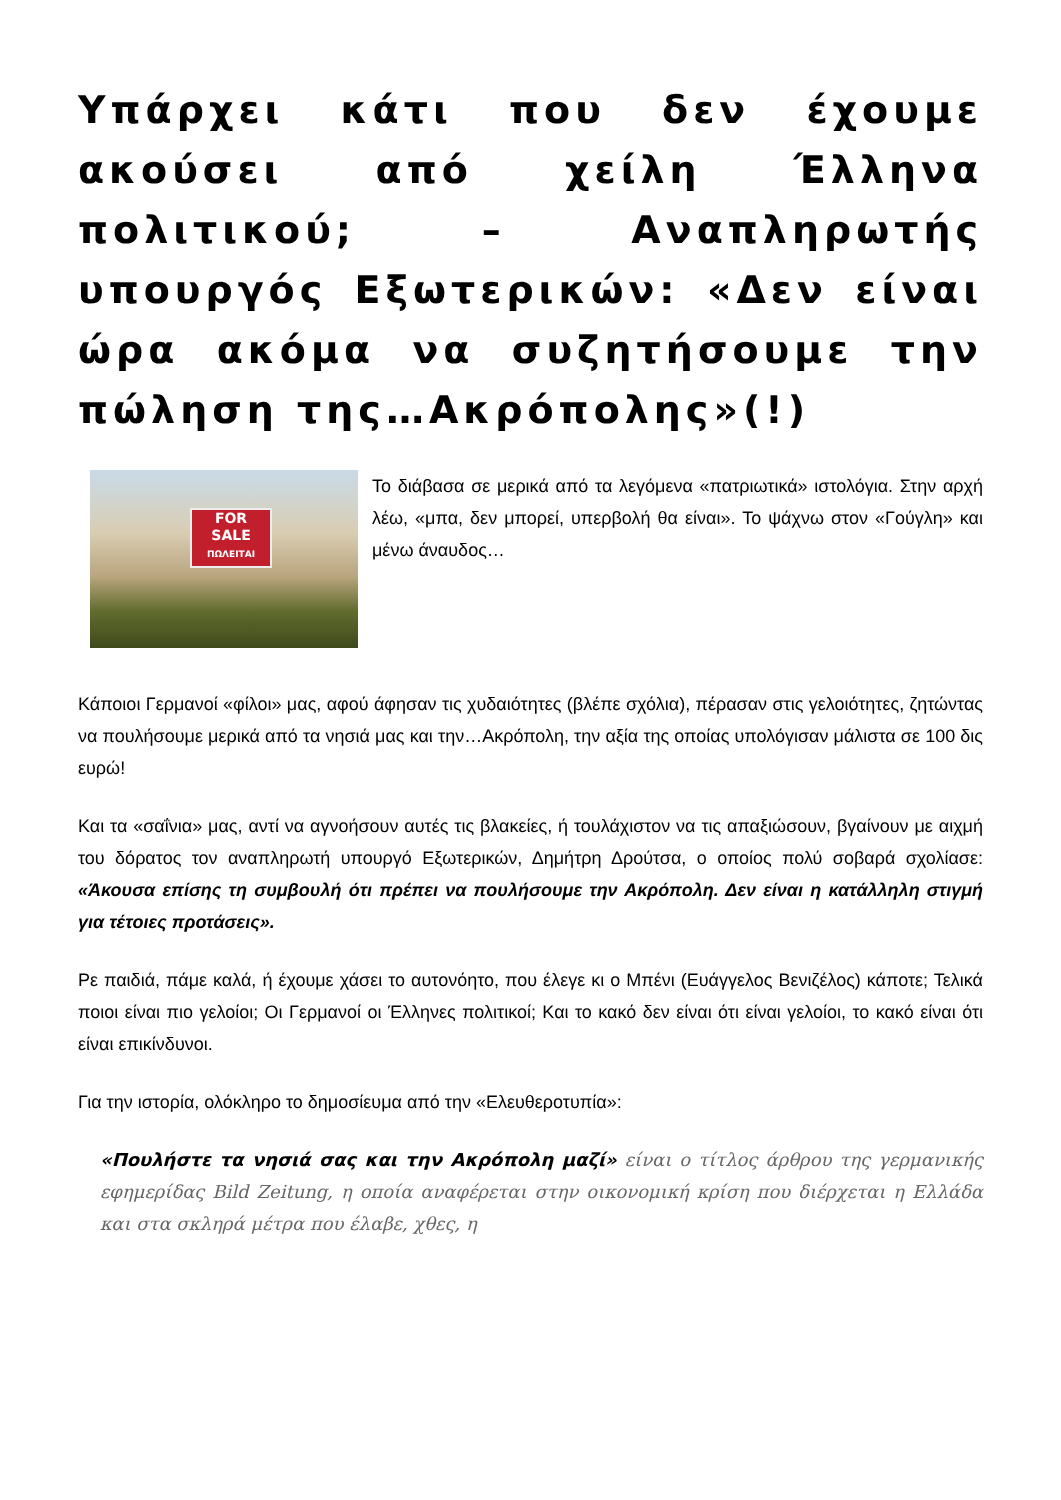Υπάρχει κάτι που δεν έχουμε ακούσει από χείλη Έλληνα πολιτικού; – Αναπληρωτής υπουργός Εξωτερικών: «Δεν είναι ώρα ακόμα να συζητήσουμε την πώληση της…Ακρόπολης»(!)
FOR
SALE
ΠΩΛΕΙΤΑΙ
Το διάβασα σε μερικά από τα λεγόμενα «πατριωτικά» ιστολόγια. Στην αρχή λέω, «μπα, δεν μπορεί, υπερβολή θα είναι». Το ψάχνω στον «Γούγλη» και μένω άναυδος…
Κάποιοι Γερμανοί «φίλοι» μας, αφού άφησαν τις χυδαιότητες (βλέπε σχόλια), πέρασαν στις γελοιότητες, ζητώντας να πουλήσουμε μερικά από τα νησιά μας και την…Ακρόπολη, την αξία της οποίας υπολόγισαν μάλιστα σε 100 δις ευρώ!
Και τα «σαΐνια» μας, αντί να αγνοήσουν αυτές τις βλακείες, ή τουλάχιστον να τις απαξιώσουν, βγαίνουν με αιχμή του δόρατος τον αναπληρωτή υπουργό Εξωτερικών, Δημήτρη Δρούτσα, ο οποίος πολύ σοβαρά σχολίασε: «Άκουσα επίσης τη συμβουλή ότι πρέπει να πουλήσουμε την Ακρόπολη. Δεν είναι η κατάλληλη στιγμή για τέτοιες προτάσεις».
Ρε παιδιά, πάμε καλά, ή έχουμε χάσει το αυτονόητο, που έλεγε κι ο Μπένι (Ευάγγελος Βενιζέλος) κάποτε; Τελικά ποιοι είναι πιο γελοίοι; Οι Γερμανοί οι Έλληνες πολιτικοί; Και το κακό δεν είναι ότι είναι γελοίοι, το κακό είναι ότι είναι επικίνδυνοι.
Για την ιστορία, ολόκληρο το δημοσίευμα από την «Ελευθεροτυπία»:
«Πουλήστε τα νησιά σας και την Ακρόπολη μαζί» είναι ο τίτλος άρθρου της γερμανικής εφημερίδας Bild Zeitung, η οποία αναφέρεται στην οικονομική κρίση που διέρχεται η Ελλάδα και στα σκληρά μέτρα που έλαβε, χθες, η